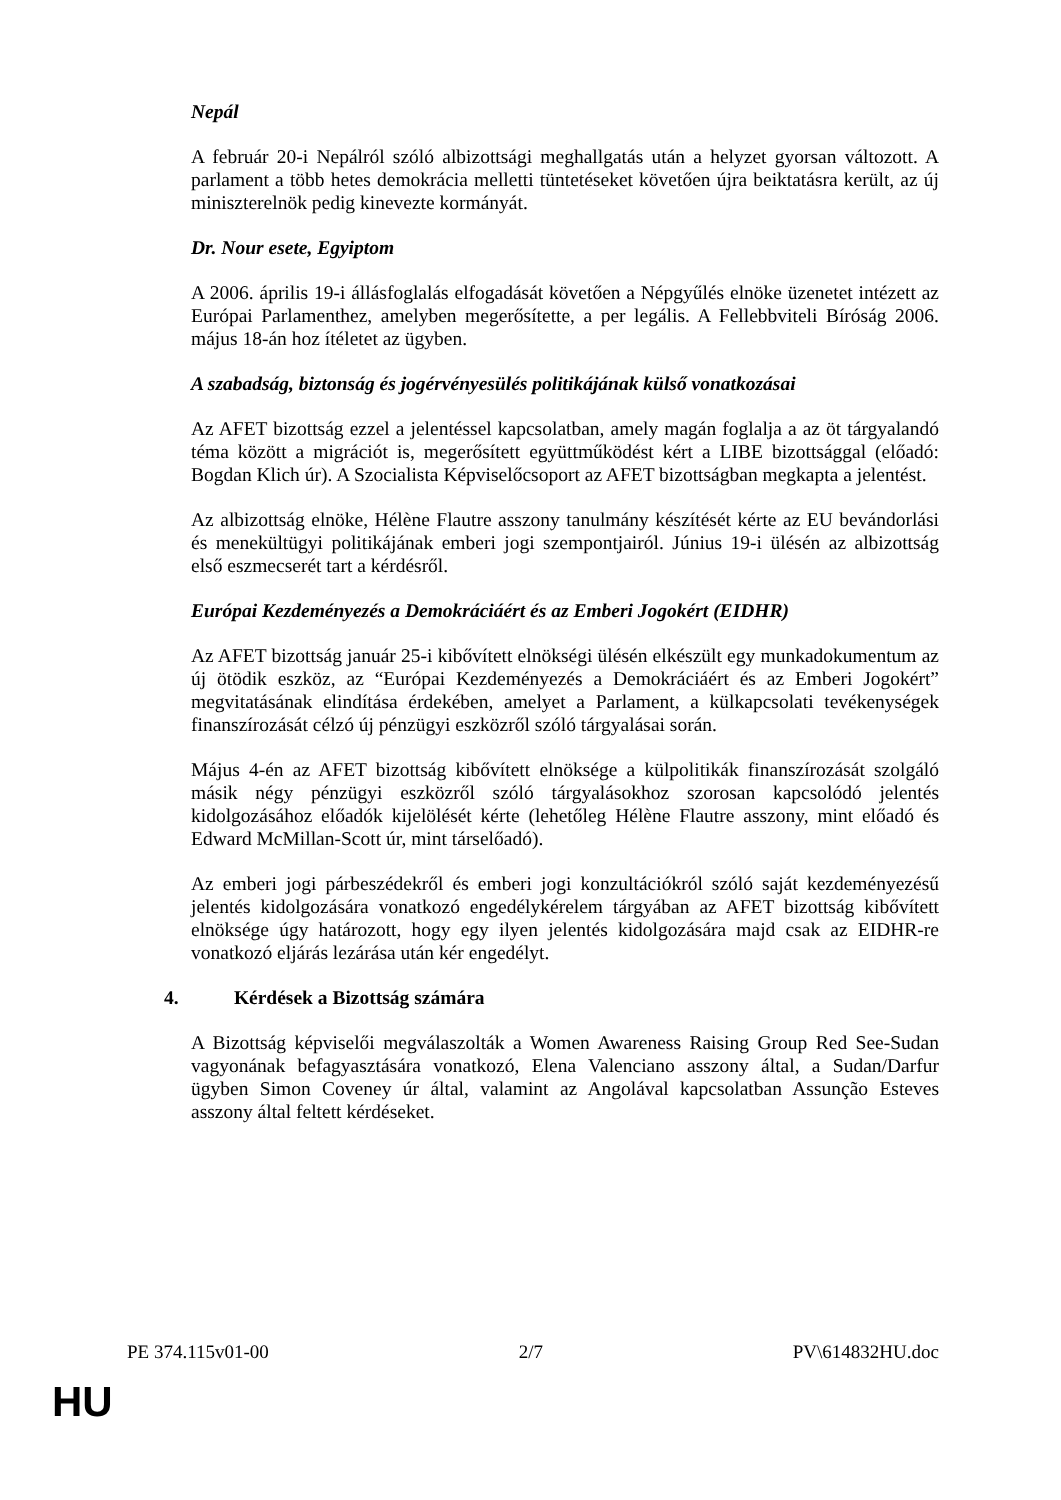Nepál
A február 20-i Nepálról szóló albizottsági meghallgatás után a helyzet gyorsan változott. A parlament a több hetes demokrácia melletti tüntetéseket követően újra beiktatásra került, az új miniszterelnök pedig kinevezte kormányát.
Dr. Nour esete, Egyiptom
A 2006. április 19-i állásfoglalás elfogadását követően a Népgyűlés elnöke üzenetet intézett az Európai Parlamenthez, amelyben megerősítette, a per legális. A Fellebbviteli Bíróság 2006. május 18-án hoz ítéletet az ügyben.
A szabadság, biztonság és jogérvényesülés politikájának külső vonatkozásai
Az AFET bizottság ezzel a jelentéssel kapcsolatban, amely magán foglalja a az öt tárgyalandó téma között a migrációt is, megerősített együttműködést kért a LIBE bizottsággal (előadó: Bogdan Klich úr). A Szocialista Képviselőcsoport az AFET bizottságban megkapta a jelentést.
Az albizottság elnöke, Hélène Flautre asszony tanulmány készítését kérte az EU bevándorlási és menekültügyi politikájának emberi jogi szempontjairól. Június 19-i ülésén az albizottság első eszmecserét tart a kérdésről.
Európai Kezdeményezés a Demokráciáért és az Emberi Jogokért (EIDHR)
Az AFET bizottság január 25-i kibővített elnökségi ülésén elkészült egy munkadokumentum az új ötödik eszköz, az “Európai Kezdeményezés a Demokráciáért és az Emberi Jogokért” megvitatásának elindítása érdekében, amelyet a Parlament, a külkapcsolati tevékenységek finanszírozását célzó új pénzügyi eszközről szóló tárgyalásai során.
Május 4-én az AFET bizottság kibővített elnöksége a külpolitikák finanszírozását szolgáló másik négy pénzügyi eszközről szóló tárgyalásokhoz szorosan kapcsolódó jelentés kidolgozásához előadók kijelölését kérte (lehetőleg Hélène Flautre asszony, mint előadó és Edward McMillan-Scott úr, mint társelőadó).
Az emberi jogi párbeszédekről és emberi jogi konzultációkról szóló saját kezdeményezésű jelentés kidolgozására vonatkozó engedélykérelem tárgyában az AFET bizottság kibővített elnöksége úgy határozott, hogy egy ilyen jelentés kidolgozására majd csak az EIDHR-re vonatkozó eljárás lezárása után kér engedélyt.
4. Kérdések a Bizottság számára
A Bizottság képviselői megválaszolták a Women Awareness Raising Group Red See-Sudan vagyonának befagyasztására vonatkozó, Elena Valenciano asszony által, a Sudan/Darfur ügyben Simon Coveney úr által, valamint az Angolával kapcsolatban Assunção Esteves asszony által feltett kérdéseket.
PE 374.115v01-00 2/7 PV\614832HU.doc
HU